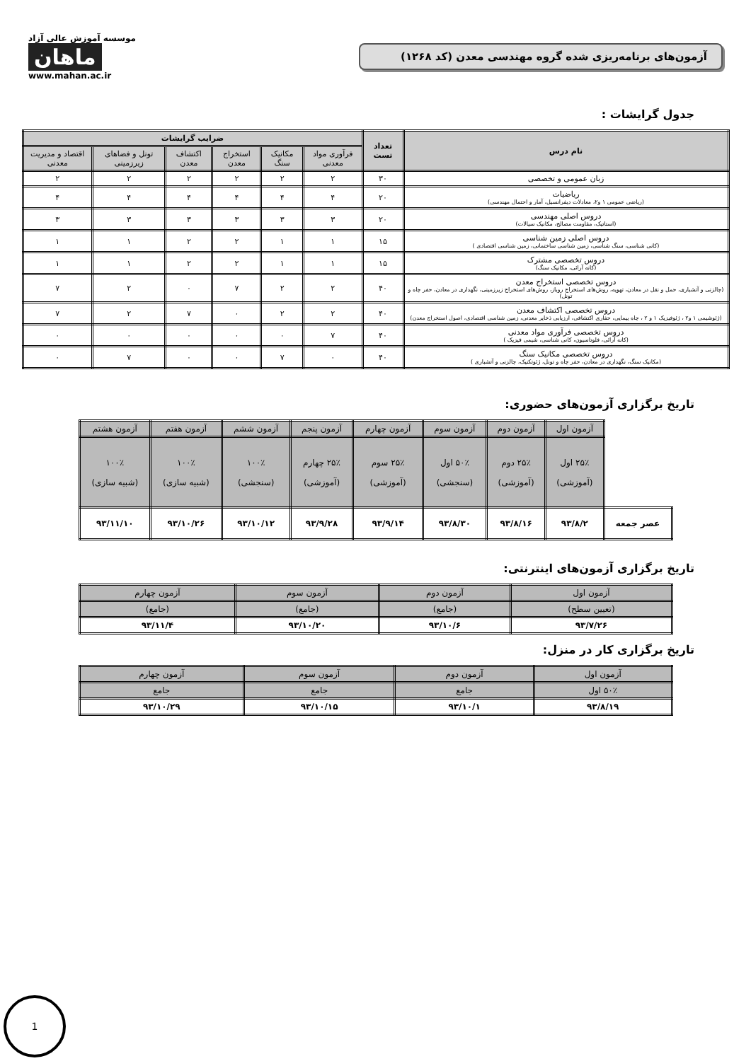آزمون‌های برنامه‌ریزی شده گروه مهندسی معدن (کد ۱۲۶۸)
موسسه آموزش عالی آزاد
ماهان
www.mahan.ac.ir
جدول گرایشات :
| نام درس | تعداد تست | ضرایب گرایشات | | | | | |
| --- | --- | --- | --- | --- | --- | --- | --- |
| | | فرآوری مواد معدنی | مکانیک سنگ | استخراج معدن | اکتشاف معدن | تونل و فضاهای زیرزمینی | اقتصاد و مدیریت معدنی |
| زبان عمومی و تخصصی | ۳۰ | ۲ | ۲ | ۲ | ۲ | ۲ | ۲ |
| ریاضیات (ریاضی عمومی ۱ و۲، معادلات دیفرانسیل، آمار و احتمال مهندسی) | ۲۰ | ۴ | ۴ | ۴ | ۴ | ۴ | ۴ |
| دروس اصلی مهندسی (استاتیک، مقاومت مصالح، مکانیک سیالات) | ۲۰ | ۳ | ۳ | ۳ | ۳ | ۳ | ۳ |
| دروس اصلی زمین شناسی (کانی شناسی، سنگ شناسی، زمین شناسی ساختمانی، زمین شناسی اقتصادی ) | ۱۵ | ۱ | ۱ | ۲ | ۲ | ۱ | ۱ |
| دروس تخصصی مشترک (کانه آرائی، مکانیک سنگ) | ۱۵ | ۱ | ۱ | ۲ | ۲ | ۱ | ۱ |
| دروس تخصصی استخراج معدن (چالزنی و آتشباری، حمل و نقل در معادن، تهویه، روش‌های استخراج روباز، روش‌های استخراج زیرزمینی، نگهداری در معادن، حفر چاه و تونل) | ۴۰ | ۲ | ۲ | ۷ | ۰ | ۲ | ۷ |
| دروس تخصصی اکتشاف معدن (ژئوشیمی ۱ و۲ ، ژئوفیزیک ۱ و ۲ ، چاه پیمایی، حفاری اکتشافی، ارزیابی ذخایر معدنی، زمین شناسی اقتصادی، اصول استخراج معدن) | ۴۰ | ۲ | ۲ | ۰ | ۷ | ۲ | ۷ |
| دروس تخصصی فرآوری مواد معدنی (کانه آرائی، فلوتاسیون، کانی شناسی، شیمی فیزیک ) | ۴۰ | ۷ | ۰ | ۰ | ۰ | ۰ | ۰ |
| دروس تخصصی مکانیک سنگ (مکانیک سنگ، نگهداری در معادن، حفر چاه و تونل، ژئوتکنیک، چالزنی و آتشباری ) | ۴۰ | ۰ | ۷ | ۰ | ۰ | ۷ | ۰ |
تاریخ برگزاری آزمون‌های حضوری:
| | آزمون اول | آزمون دوم | آزمون سوم | آزمون چهارم | آزمون پنجم | آزمون ششم | آزمون هفتم | آزمون هشتم |
| | ۲۵٪ اول (آموزشی) | ۲۵٪ دوم (آموزشی) | ۵۰٪ اول (سنجشی) | ۲۵٪ سوم (آموزشی) | ۲۵٪ چهارم (آموزشی) | ۱۰۰٪ (سنجشی) | ۱۰۰٪ (شبیه سازی) | ۱۰۰٪ (شبیه سازی) |
| عصر جمعه | ۹۳/۸/۲ | ۹۳/۸/۱۶ | ۹۳/۸/۳۰ | ۹۳/۹/۱۴ | ۹۳/۹/۲۸ | ۹۳/۱۰/۱۲ | ۹۳/۱۰/۲۶ | ۹۳/۱۱/۱۰ |
تاریخ برگزاری آزمون‌های اینترنتی:
| آزمون اول | آزمون دوم | آزمون سوم | آزمون چهارم |
| (تعیین سطح) | (جامع) | (جامع) | (جامع) |
| ۹۳/۷/۲۶ | ۹۳/۱۰/۶ | ۹۳/۱۰/۲۰ | ۹۳/۱۱/۴ |
تاریخ برگزاری کار در منزل:
| آزمون اول | آزمون دوم | آزمون سوم | آزمون چهارم |
| ۵۰٪ اول | جامع | جامع | جامع |
| ۹۳/۸/۱۹ | ۹۳/۱۰/۱ | ۹۳/۱۰/۱۵ | ۹۳/۱۰/۲۹ |
1